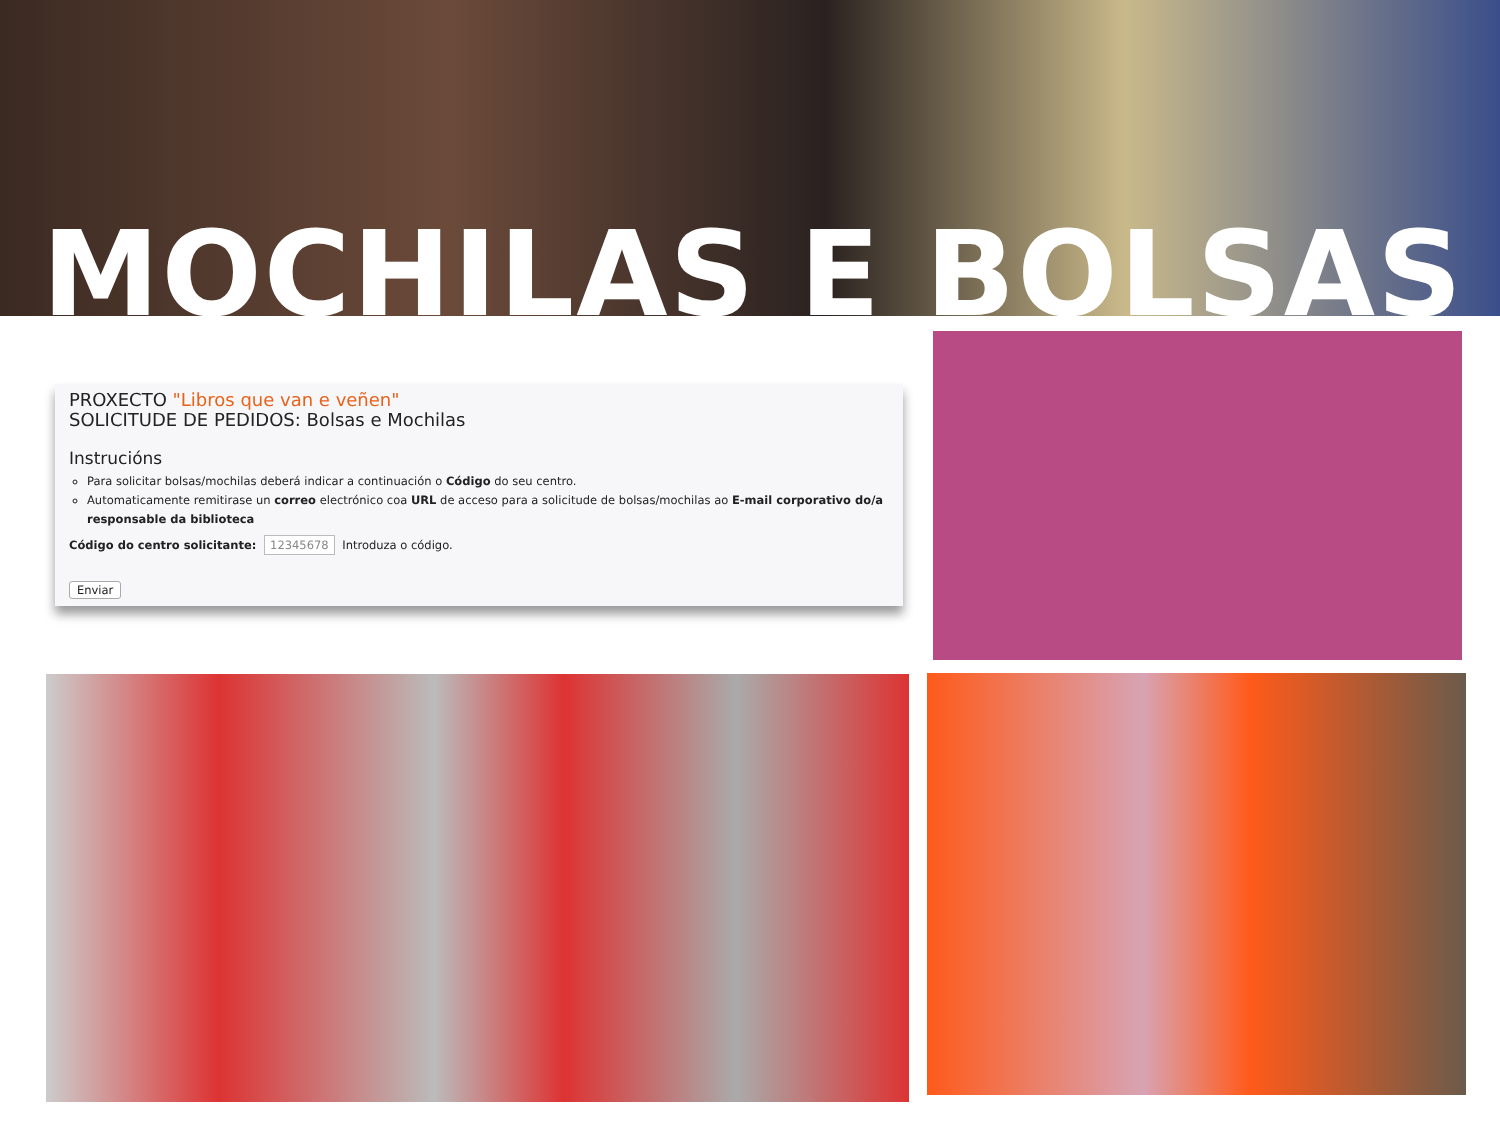MOCHILAS E BOLSAS
PROXECTO "Libros que van e veñen"
SOLICITUDE DE PEDIDOS: Bolsas e Mochilas
Instrucións
Para solicitar bolsas/mochilas deberá indicar a continuación o Código do seu centro.
Automaticamente remitirase un correo electrónico coa URL de acceso para a solicitude de bolsas/mochilas ao E-mail corporativo do/a responsable da biblioteca
Código do centro solicitante: 12345678 Introduza o código.
Enviar